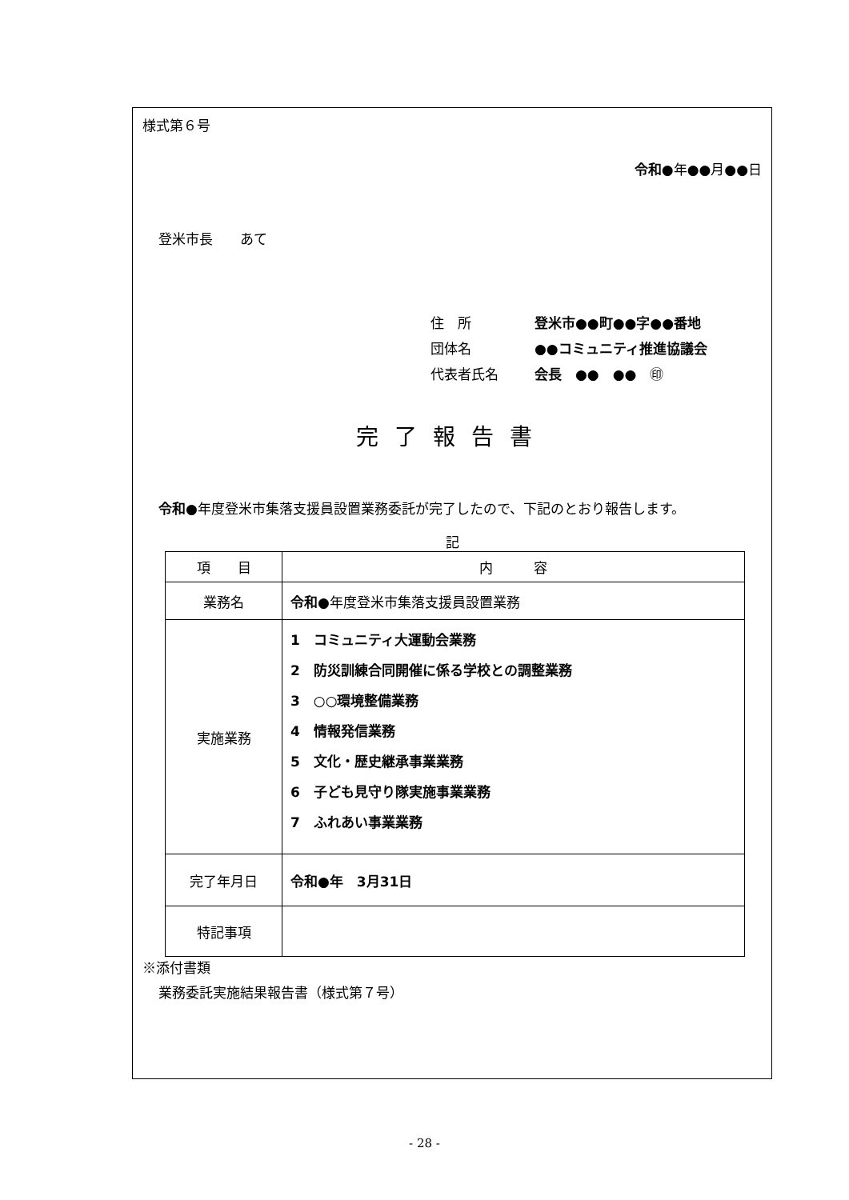様式第６号
令和●年●●月●●日
登米市長　　あて
住　所 登米市●●町●●字●●番地
団体名 ●●コミュニティ推進協議会
代表者氏名 会長　●●　●●　㊞
完了報告書
令和●年度登米市集落支援員設置業務委託が完了したので、下記のとおり報告します。
記
| 項 目 | 内 容 |
| 業務名 | 令和 ●年度登米市集落支援員設置業務 |
| 実施業務 | 1 コミュニティ大運動会業務 2 防災訓練合同開催に係る学校との調整業務 3 ○○環境整備業務 4 情報発信業務 5 文化・歴史継承事業業務 6 子ども見守り隊実施事業業務 7 ふれあい事業業務 |
| 完了年月日 | 令和●年 3月31日 |
| 特記事項 | |
※添付書類
業務委託実施結果報告書（様式第７号）
- 28 -